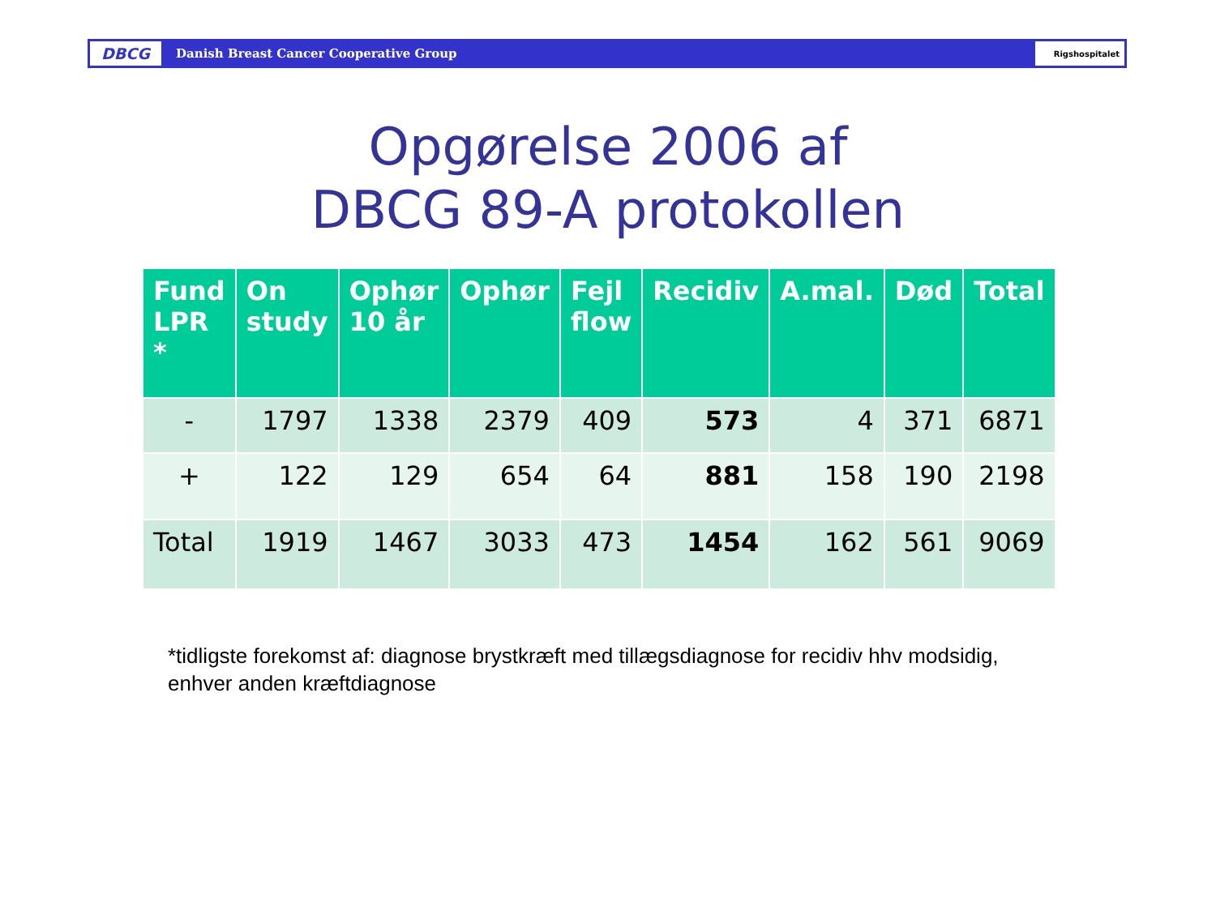DBCG
Danish Breast Cancer Cooperative Group
Rigshospitalet
Opgørelse 2006 af
DBCG 89-A protokollen
| Fund LPR * | On study | Ophør 10 år | Ophør | Fejl flow | Recidiv | A.mal. | Død | Total |
| --- | --- | --- | --- | --- | --- | --- | --- | --- |
| - | 1797 | 1338 | 2379 | 409 | 573 | 4 | 371 | 6871 |
| + | 122 | 129 | 654 | 64 | 881 | 158 | 190 | 2198 |
| Total | 1919 | 1467 | 3033 | 473 | 1454 | 162 | 561 | 9069 |
*tidligste forekomst af: diagnose brystkræft med tillægsdiagnose for recidiv hhv modsidig,
enhver anden kræftdiagnose